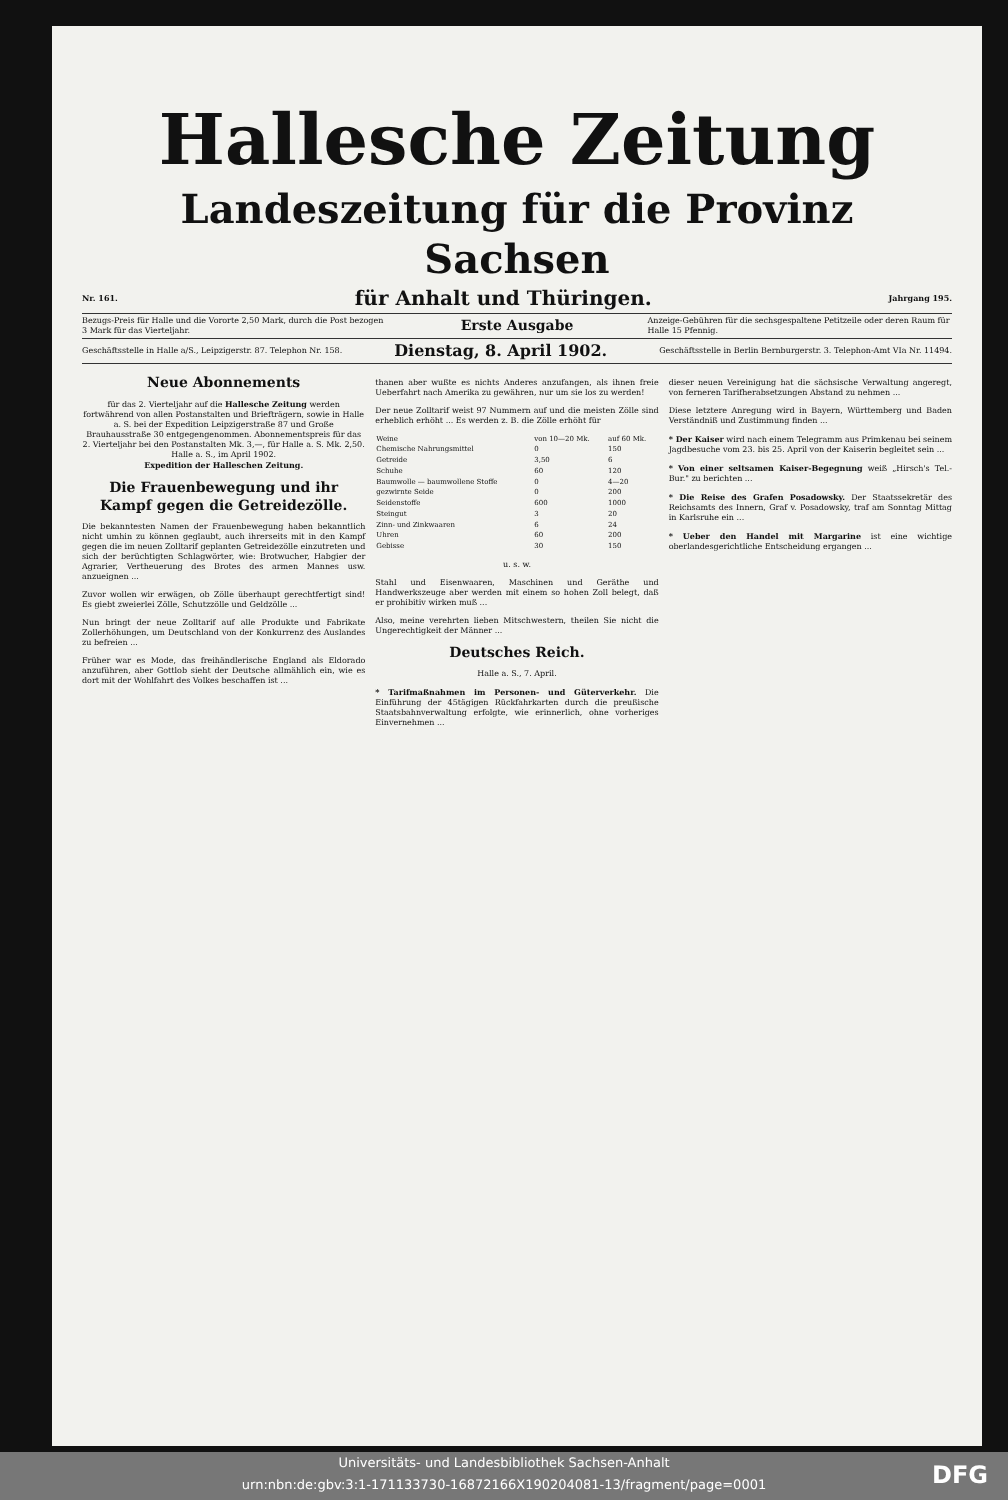Hallesche Zeitung
Landeszeitung für die Provinz Sachsen
Nr. 161. für Anhalt und Thüringen. Jahrgang 195.
Bezugs-Preis für Halle und die Vororte 2,50 Mark, durch die Post bezogen 3 Mark für das Vierteljahr. Erste Ausgabe Anzeige-Gebühren für die sechsgespaltene Petitzeile oder deren Raum für Halle 15 Pfennig.
Geschäftsstelle in Halle a/S., Leipzigerstr. 87. Telephon Nr. 158. Dienstag, 8. April 1902. Geschäftsstelle in Berlin Bernburgerstr. 3. Telephon-Amt VIa Nr. 11494.
Neue Abonnements
für das 2. Vierteljahr auf die Hallesche Zeitung werden fortwährend von allen Postanstalten und Briefträgern, sowie in Halle a. S. bei der Expedition Leipzigerstraße 87 und Große Brauhausstraße 30 entgegengenommen. Abonnementspreis für das 2. Vierteljahr bei den Postanstalten Mk. 3,—, für Halle a. S. Mk. 2,50.
Halle a. S., im April 1902.
Expedition der Halleschen Zeitung.
Die Frauenbewegung und ihr Kampf gegen die Getreidezölle.
Die bekanntesten Namen der Frauenbewegung haben bekanntlich nicht umhin zu können geglaubt, auch ihrerseits mit in den Kampf gegen die im neuen Zolltarif geplanten Getreidezölle einzutreten und sich der berüchtigten Schlagwörter, wie: Brotwucher, Habgier der Agrarier, Vertheuerung des Brotes des armen Mannes usw. anzueignen ...
Zuvor wollen wir erwägen, ob Zölle überhaupt gerechtfertigt sind! Es giebt zweierlei Zölle, Schutzzölle und Geldzölle ...
Nun bringt der neue Zolltarif auf alle Produkte und Fabrikate Zollerhöhungen, um Deutschland von der Konkurrenz des Auslandes zu befreien ...
Früher war es Mode, das freihändlerische England als Eldorado anzuführen, aber Gottlob sieht der Deutsche allmählich ein, wie es dort mit der Wohlfahrt des Volkes beschaffen ist ...
thanen aber wußte es nichts Anderes anzufangen, als ihnen freie Ueberfahrt nach Amerika zu gewähren, nur um sie los zu werden!
Der neue Zolltarif weist 97 Nummern auf und die meisten Zölle sind erheblich erhöht ... Es werden z. B. die Zölle erhöht für
| Weine | von 10—20 Mk. | auf 60 Mk. |
| Chemische Nahrungsmittel | 0 | 150 |
| Getreide | 3,50 | 6 |
| Schuhe | 60 | 120 |
| Baumwolle — baumwollene Stoffe | 0 | 4—20 |
| gezwirnte Seide | 0 | 200 |
| Seidenstoffe | 600 | 1000 |
| Steingut | 3 | 20 |
| Zinn- und Zinkwaaren | 6 | 24 |
| Uhren | 60 | 200 |
| Gebisse | 30 | 150 |
u. s. w.
Stahl und Eisenwaaren, Maschinen und Geräthe und Handwerkszeuge aber werden mit einem so hohen Zoll belegt, daß er prohibitiv wirken muß ...
Also, meine verehrten lieben Mitschwestern, theilen Sie nicht die Ungerechtigkeit der Männer ...
Deutsches Reich.
Halle a. S., 7. April.
* Tarifmaßnahmen im Personen- und Güterverkehr. Die Einführung der 45tägigen Rückfahrkarten durch die preußische Staatsbahnverwaltung erfolgte, wie erinnerlich, ohne vorheriges Einvernehmen ...
dieser neuen Vereinigung hat die sächsische Verwaltung angeregt, von ferneren Tarifherabsetzungen Abstand zu nehmen ...
Diese letztere Anregung wird in Bayern, Württemberg und Baden Verständniß und Zustimmung finden ...
* Der Kaiser wird nach einem Telegramm aus Primkenau bei seinem Jagdbesuche vom 23. bis 25. April von der Kaiserin begleitet sein ...
* Von einer seltsamen Kaiser-Begegnung weiß „Hirsch's Tel.-Bur." zu berichten ...
* Die Reise des Grafen Posadowsky. Der Staatssekretär des Reichsamts des Innern, Graf v. Posadowsky, traf am Sonntag Mittag in Karlsruhe ein ...
* Ueber den Handel mit Margarine ist eine wichtige oberlandesgerichtliche Entscheidung ergangen ...
Universitäts- und Landesbibliothek Sachsen-Anhalt
urn:nbn:de:gbv:3:1-171133730-16872166X190204081-13/fragment/page=0001
DFG